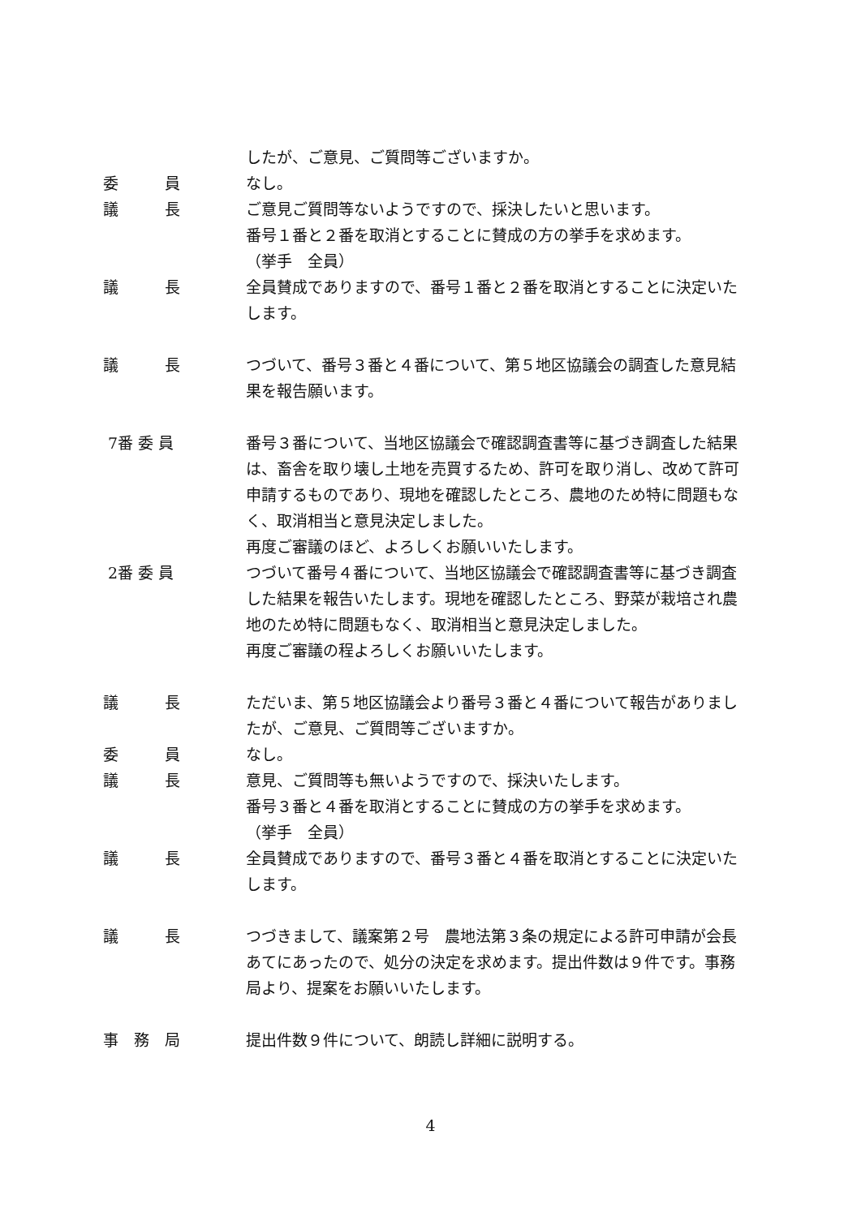したが、ご意見、ご質問等ございますか。
委　　　員 なし。
議　　　長 ご意見ご質問等ないようですので、採決したいと思います。
番号１番と２番を取消とすることに賛成の方の挙手を求めます。
（挙手　全員）
議　　　長 全員賛成でありますので、番号１番と２番を取消とすることに決定いたします。
議　　　長 つづいて、番号３番と４番について、第５地区協議会の調査した意見結果を報告願います。
7番 委 員 番号３番について、当地区協議会で確認調査書等に基づき調査した結果は、畜舎を取り壊し土地を売買するため、許可を取り消し、改めて許可申請するものであり、現地を確認したところ、農地のため特に問題もなく、取消相当と意見決定しました。
再度ご審議のほど、よろしくお願いいたします。
2番 委 員 つづいて番号４番について、当地区協議会で確認調査書等に基づき調査した結果を報告いたします。現地を確認したところ、野菜が栽培され農地のため特に問題もなく、取消相当と意見決定しました。
再度ご審議の程よろしくお願いいたします。
議　　　長 ただいま、第５地区協議会より番号３番と４番について報告がありましたが、ご意見、ご質問等ございますか。
委　　　員 なし。
議　　　長 意見、ご質問等も無いようですので、採決いたします。
番号３番と４番を取消とすることに賛成の方の挙手を求めます。
（挙手　全員）
議　　　長 全員賛成でありますので、番号３番と４番を取消とすることに決定いたします。
議　　　長 つづきまして、議案第２号　農地法第３条の規定による許可申請が会長あてにあったので、処分の決定を求めます。提出件数は９件です。事務局より、提案をお願いいたします。
事　務　局 提出件数９件について、朗読し詳細に説明する。
4